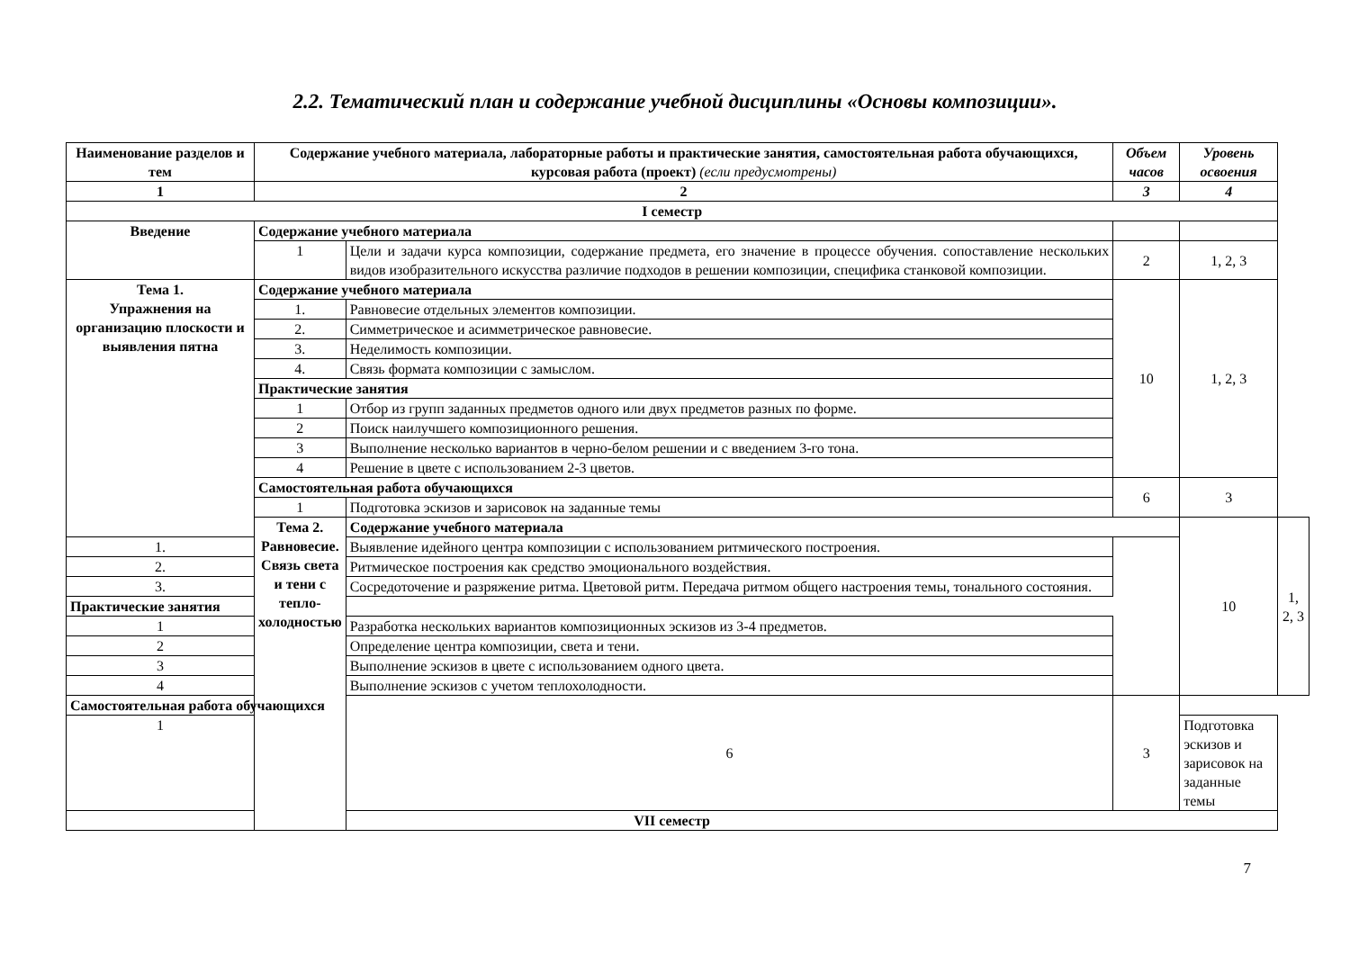2.2. Тематический план и содержание учебной дисциплины «Основы композиции».
| Наименование разделов и тем | Содержание учебного материала, лабораторные работы и практические занятия, самостоятельная работа обучающихся, курсовая работа (проект) (если предусмотрены) | | Объем часов | Уровень освоения | |
| --- | --- | --- | --- | --- | --- |
| 1 | 2 | | 3 | 4 | |
| I семестр | | | | | |
| Введение | Содержание учебного материала | | | | |
| | 1 | Цели и задачи курса композиции, содержание предмета, его значение в процессе обучения. сопоставление нескольких видов изобразительного искусства различие подходов в решении композиции, специфика станковой композиции. | 2 | 1, 2, 3 | |
| Тема 1. Упражнения на организацию плоскости и выявления пятна | Содержание учебного материала | | 10 | 1, 2, 3 | |
| | 1. | Равновесие отдельных элементов композиции. | | | |
| | 2. | Симметрическое и асимметрическое равновесие. | | | |
| | 3. | Неделимость композиции. | | | |
| | 4. | Связь формата композиции с замыслом. | | | |
| | Практические занятия | | | | |
| | 1 | Отбор из групп заданных предметов одного или двух предметов разных по форме. | | | |
| | 2 | Поиск наилучшего композиционного решения. | | | |
| | 3 | Выполнение несколько вариантов в черно-белом решении и с введением 3-го тона. | | | |
| | 4 | Решение в цвете с использованием 2-3 цветов. | | | |
| | Самостоятельная работа обучающихся | | 6 | 3 | |
| | 1 | Подготовка эскизов и зарисовок на заданные темы | | | |
| | Тема 2. Равновесие. Связь света и тени с тепло-холодностью | Содержание учебного материала | | 10 | 1, 2, 3 |
| 1. | | Выявление идейного центра композиции с использованием ритмического построения. | | | |
| 2. | | Ритмическое построения как средство эмоционального воздействия. | | | |
| 3. | | Сосредоточение и разряжение ритма. Цветовой ритм. Передача ритмом общего настроения темы, тонального состояния. | | | |
| Практические занятия | | | | | |
| 1 | | Разработка нескольких вариантов композиционных эскизов из 3-4 предметов. | | | |
| 2 | | Определение центра композиции, света и тени. | | | |
| 3 | | Выполнение эскизов в цвете с использованием одного цвета. | | | |
| 4 | | Выполнение эскизов с учетом теплохолодности. | | | |
| Самостоятельная работа обучающихся | | 6 | 3 | | |
| 1 | | | | Подготовка эскизов и зарисовок на заданные темы | |
| VII семестр | | | | | |
7